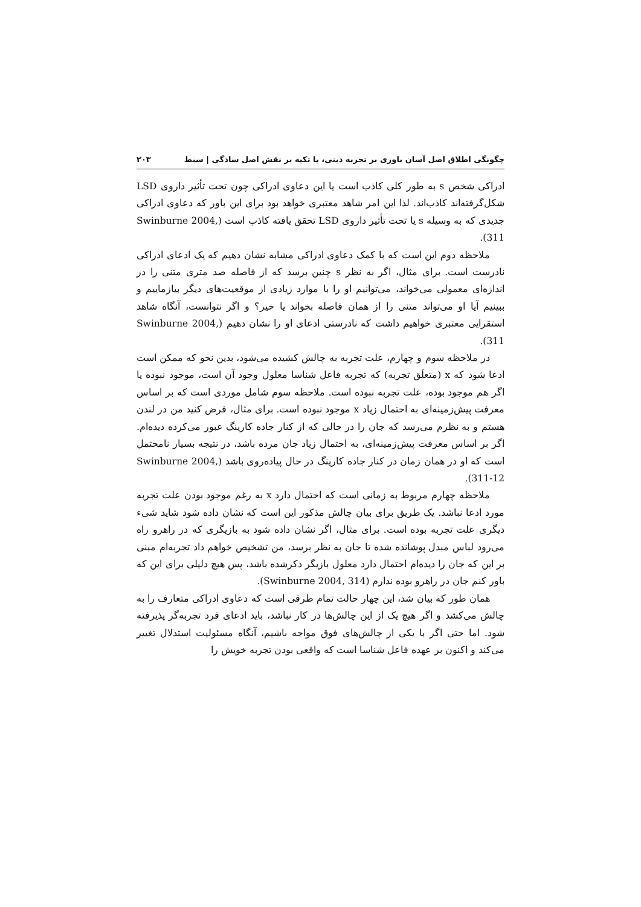چگونگی اطلاق اصل آسان باوری بر تجربه دینی، با تکیه بر نقش اصل سادگی | سبط ۲۰۳
ادراکی شخص s به طور کلی کاذب است یا این دعاوی ادراکی چون تحت تأثیر داروی LSD شکل‌گرفته‌اند کاذب‌اند. لذا این امر شاهد معتبری خواهد بود برای این باور که دعاوی ادراکی جدیدی که به وسیله s یا تحت تأثیر داروی LSD تحقق یافته کاذب است (Swinburne 2004, 311).
ملاحظه دوم این است که با کمک دعاوی ادراکی مشابه نشان دهیم که یک ادعای ادراکی نادرست است. برای مثال، اگر به نظر s چنین برسد که از فاصله صد متری متنی را در اندازه‌ای معمولی می‌خواند، می‌توانیم او را با موارد زیادی از موقعیت‌های دیگر بیازماییم و ببینیم آیا او می‌تواند متنی را از همان فاصله بخواند یا خیر؟ و اگر نتوانست، آنگاه شاهد استقرایی معتبری خواهیم داشت که نادرستی ادعای او را نشان دهیم (Swinburne 2004, 311).
در ملاحظه سوم و چهارم، علت تجربه به چالش کشیده می‌شود، بدین نحو که ممکن است ادعا شود که x (متعلَق تجربه) که تجربه فاعل شناسا معلول وجود آن است، موجود نبوده یا اگر هم موجود بوده، علت تجربه نبوده است. ملاحظه سوم شامل موردی است که بر اساس معرفت پیش‌زمینه‌ای به احتمال زیاد x موجود نبوده است. برای مثال، فرض کنید من در لندن هستم و به نظرم می‌رسد که جان را در حالی که از کنار جاده کارینگ عبور می‌کرده دیده‌ام. اگر بر اساس معرفت پیش‌زمینه‌ای، به احتمال زیاد جان مرده باشد، در نتیجه بسیار نامحتمل است که او در همان زمان در کنار جاده کارینگ در حال پیاده‌روی باشد (Swinburne 2004, 311-12).
ملاحظه چهارم مربوط به زمانی است که احتمال دارد x به رغم موجود بودن علت تجربه مورد ادعا نباشد. یک طریق برای بیان چالش مذکور این است که نشان داده شود شاید شیء دیگری علت تجربه بوده است. برای مثال، اگر نشان داده شود به بازیگری که در راهرو راه می‌رود لباس مبدل پوشانده شده تا جان به نظر برسد، من تشخیص خواهم داد تجربه‌ام مبنی بر این که جان را دیده‌ام احتمال دارد معلول بازیگر ذکرشده باشد، پس هیچ دلیلی برای این که باور کنم جان در راهرو بوده ندارم (Swinburne 2004, 314).
همان طور که بیان شد، این چهار حالت تمام طرقی است که دعاوی ادراکی متعارف را به چالش می‌کشد و اگر هیچ یک از این چالش‌ها در کار نباشد، باید ادعای فرد تجربه‌گر پذیرفته شود. اما حتی اگر با یکی از چالش‌های فوق مواجه باشیم، آنگاه مسئولیت استدلال تغییر می‌کند و اکنون بر عهده فاعل شناسا است که واقعی بودن تجربه خویش را